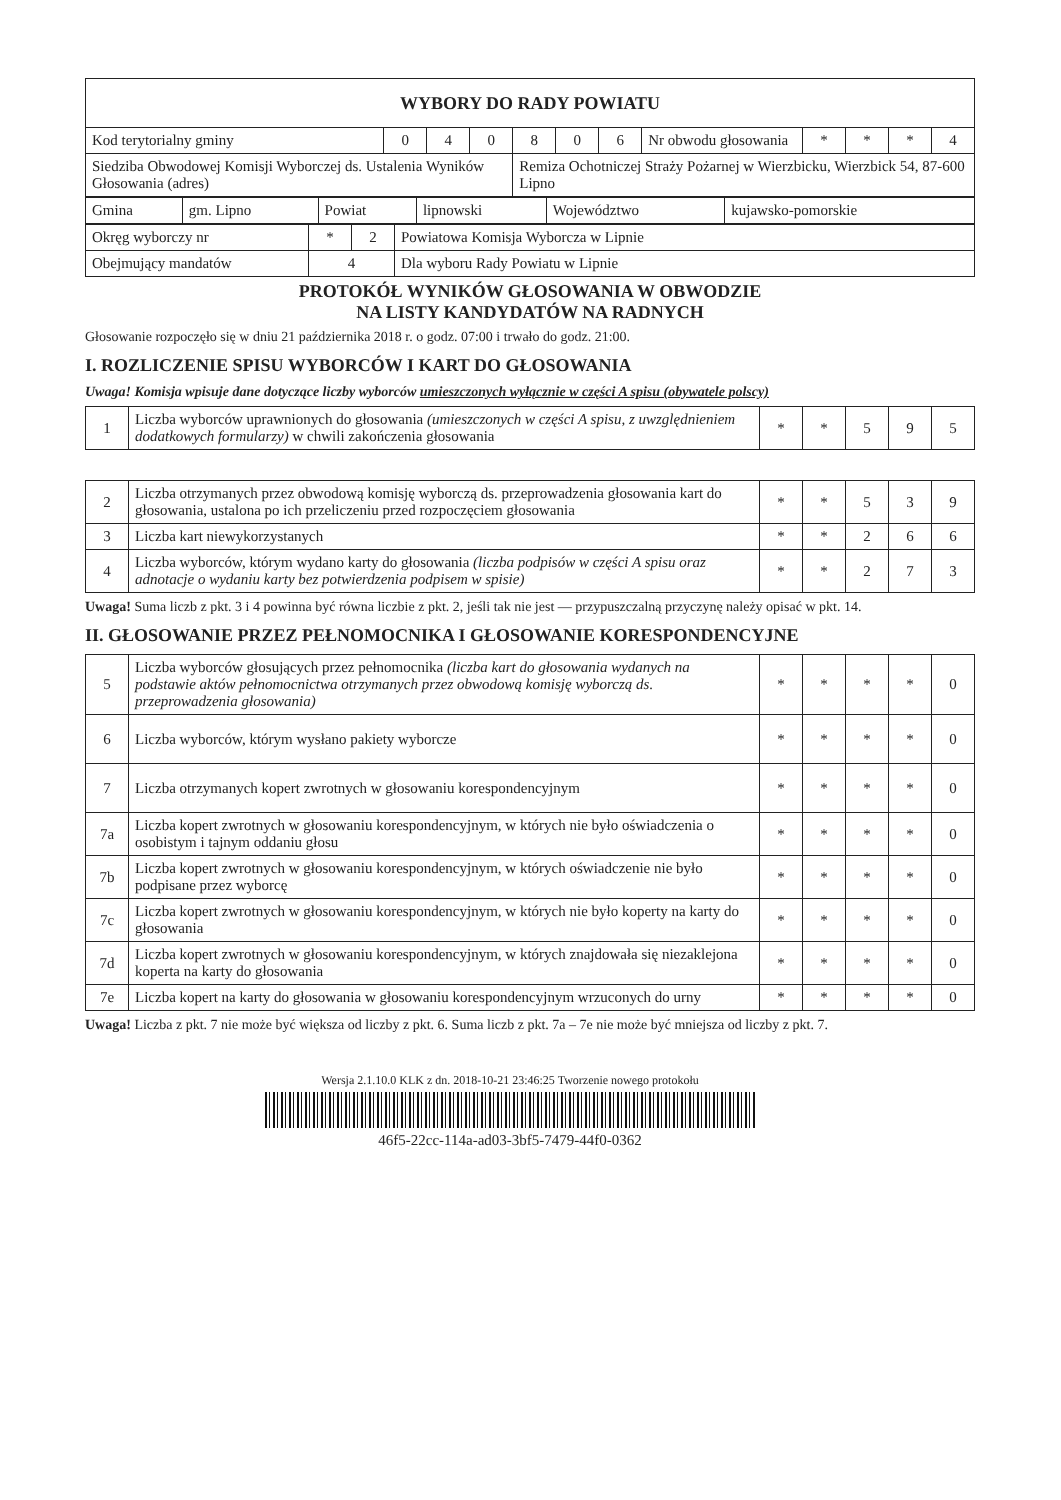| WYBORY DO RADY POWIATU | | | | | | | | | | | |
| Kod terytorialny gminy | 0 | 4 | 0 | 8 | 0 | 6 | Nr obwodu głosowania | * | * | * | 4 |
| Siedziba Obwodowej Komisji Wyborczej ds. Ustalenia Wyników Głosowania (adres) | | | | Remiza Ochotniczej Straży Pożarnej w Wierzbicku, Wierzbick 54, 87-600 Lipno | | | | | | | |
| Gmina | gm. Lipno | Powiat | lipnowski | Województwo | kujawsko-pomorskie |
| Okręg wyborczy nr | * | 2 | Powiatowa Komisja Wyborcza w Lipnie |
| Obejmujący mandatów | 4 | | Dla wyboru Rady Powiatu w Lipnie |
PROTOKÓŁ WYNIKÓW GŁOSOWANIA W OBWODZIE
NA LISTY KANDYDATÓW NA RADNYCH
Głosowanie rozpoczęło się w dniu 21 października 2018 r. o godz. 07:00 i trwało do godz. 21:00.
I. ROZLICZENIE SPISU WYBORCÓW I KART DO GŁOSOWANIA
Uwaga! Komisja wpisuje dane dotyczące liczby wyborców umieszczonych wyłącznie w części A spisu (obywatele polscy)
| 1 | Liczba wyborców uprawnionych do głosowania (umieszczonych w części A spisu, z uwzględnieniem dodatkowych formularzy) w chwili zakończenia głosowania | * | * | 5 | 9 | 5 |
| 2 | Liczba otrzymanych przez obwodową komisję wyborczą ds. przeprowadzenia głosowania kart do głosowania, ustalona po ich przeliczeniu przed rozpoczęciem głosowania | * | * | 5 | 3 | 9 |
| 3 | Liczba kart niewykorzystanych | * | * | 2 | 6 | 6 |
| 4 | Liczba wyborców, którym wydano karty do głosowania (liczba podpisów w części A spisu oraz adnotacje o wydaniu karty bez potwierdzenia podpisem w spisie) | * | * | 2 | 7 | 3 |
Uwaga! Suma liczb z pkt. 3 i 4 powinna być równa liczbie z pkt. 2, jeśli tak nie jest — przypuszczalną przyczynę należy opisać w pkt. 14.
II. GŁOSOWANIE PRZEZ PEŁNOMOCNIKA I GŁOSOWANIE KORESPONDENCYJNE
| 5 | Liczba wyborców głosujących przez pełnomocnika (liczba kart do głosowania wydanych na podstawie aktów pełnomocnictwa otrzymanych przez obwodową komisję wyborczą ds. przeprowadzenia głosowania) | * | * | * | * | 0 |
| 6 | Liczba wyborców, którym wysłano pakiety wyborcze | * | * | * | * | 0 |
| 7 | Liczba otrzymanych kopert zwrotnych w głosowaniu korespondencyjnym | * | * | * | * | 0 |
| 7a | Liczba kopert zwrotnych w głosowaniu korespondencyjnym, w których nie było oświadczenia o osobistym i tajnym oddaniu głosu | * | * | * | * | 0 |
| 7b | Liczba kopert zwrotnych w głosowaniu korespondencyjnym, w których oświadczenie nie było podpisane przez wyborcę | * | * | * | * | 0 |
| 7c | Liczba kopert zwrotnych w głosowaniu korespondencyjnym, w których nie było koperty na karty do głosowania | * | * | * | * | 0 |
| 7d | Liczba kopert zwrotnych w głosowaniu korespondencyjnym, w których znajdowała się niezaklejona koperta na karty do głosowania | * | * | * | * | 0 |
| 7e | Liczba kopert na karty do głosowania w głosowaniu korespondencyjnym wrzuconych do urny | * | * | * | * | 0 |
Uwaga! Liczba z pkt. 7 nie może być większa od liczby z pkt. 6. Suma liczb z pkt. 7a – 7e nie może być mniejsza od liczby z pkt. 7.
Wersja 2.1.10.0 KLK z dn. 2018-10-21 23:46:25 Tworzenie nowego protokołu
46f5-22cc-114a-ad03-3bf5-7479-44f0-0362